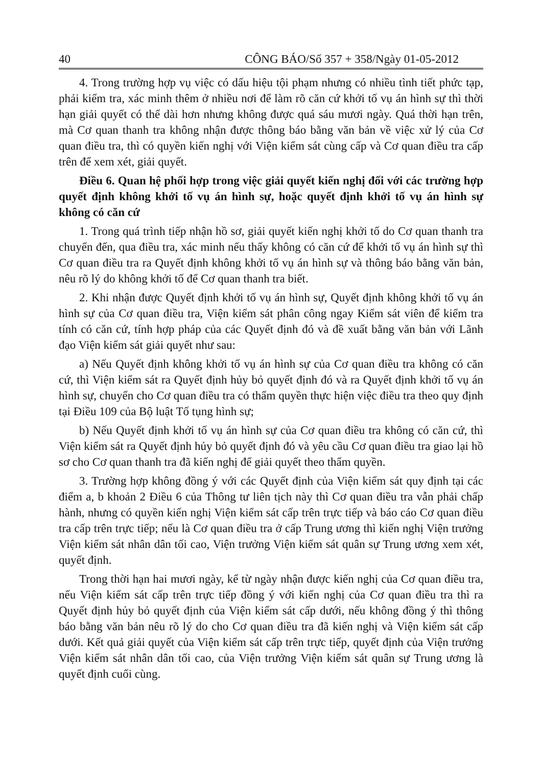40 CÔNG BÁO/Số 357 + 358/Ngày 01-05-2012
4. Trong trường hợp vụ việc có dấu hiệu tội phạm nhưng có nhiều tình tiết phức tạp, phải kiểm tra, xác minh thêm ở nhiều nơi để làm rõ căn cứ khởi tố vụ án hình sự thì thời hạn giải quyết có thể dài hơn nhưng không được quá sáu mươi ngày. Quá thời hạn trên, mà Cơ quan thanh tra không nhận được thông báo bằng văn bản về việc xử lý của Cơ quan điều tra, thì có quyền kiến nghị với Viện kiểm sát cùng cấp và Cơ quan điều tra cấp trên để xem xét, giải quyết.
Điều 6. Quan hệ phối hợp trong việc giải quyết kiến nghị đối với các trường hợp quyết định không khởi tố vụ án hình sự, hoặc quyết định khởi tố vụ án hình sự không có căn cứ
1. Trong quá trình tiếp nhận hồ sơ, giải quyết kiến nghị khởi tố do Cơ quan thanh tra chuyển đến, qua điều tra, xác minh nếu thấy không có căn cứ để khởi tố vụ án hình sự thì Cơ quan điều tra ra Quyết định không khởi tố vụ án hình sự và thông báo bằng văn bản, nêu rõ lý do không khởi tố để Cơ quan thanh tra biết.
2. Khi nhận được Quyết định khởi tố vụ án hình sự, Quyết định không khởi tố vụ án hình sự của Cơ quan điều tra, Viện kiểm sát phân công ngay Kiểm sát viên để kiểm tra tính có căn cứ, tính hợp pháp của các Quyết định đó và đề xuất bằng văn bản với Lãnh đạo Viện kiểm sát giải quyết như sau:
a) Nếu Quyết định không khởi tố vụ án hình sự của Cơ quan điều tra không có căn cứ, thì Viện kiểm sát ra Quyết định hủy bỏ quyết định đó và ra Quyết định khởi tố vụ án hình sự, chuyển cho Cơ quan điều tra có thẩm quyền thực hiện việc điều tra theo quy định tại Điều 109 của Bộ luật Tố tụng hình sự;
b) Nếu Quyết định khởi tố vụ án hình sự của Cơ quan điều tra không có căn cứ, thì Viện kiểm sát ra Quyết định hủy bỏ quyết định đó và yêu cầu Cơ quan điều tra giao lại hồ sơ cho Cơ quan thanh tra đã kiến nghị để giải quyết theo thẩm quyền.
3. Trường hợp không đồng ý với các Quyết định của Viện kiểm sát quy định tại các điểm a, b khoản 2 Điều 6 của Thông tư liên tịch này thì Cơ quan điều tra vẫn phải chấp hành, nhưng có quyền kiến nghị Viện kiểm sát cấp trên trực tiếp và báo cáo Cơ quan điều tra cấp trên trực tiếp; nếu là Cơ quan điều tra ở cấp Trung ương thì kiến nghị Viện trưởng Viện kiểm sát nhân dân tối cao, Viện trưởng Viện kiểm sát quân sự Trung ương xem xét, quyết định.
Trong thời hạn hai mươi ngày, kể từ ngày nhận được kiến nghị của Cơ quan điều tra, nếu Viện kiểm sát cấp trên trực tiếp đồng ý với kiến nghị của Cơ quan điều tra thì ra Quyết định hủy bỏ quyết định của Viện kiểm sát cấp dưới, nếu không đồng ý thì thông báo bằng văn bản nêu rõ lý do cho Cơ quan điều tra đã kiến nghị và Viện kiểm sát cấp dưới. Kết quả giải quyết của Viện kiểm sát cấp trên trực tiếp, quyết định của Viện trưởng Viện kiểm sát nhân dân tối cao, của Viện trưởng Viện kiểm sát quân sự Trung ương là quyết định cuối cùng.